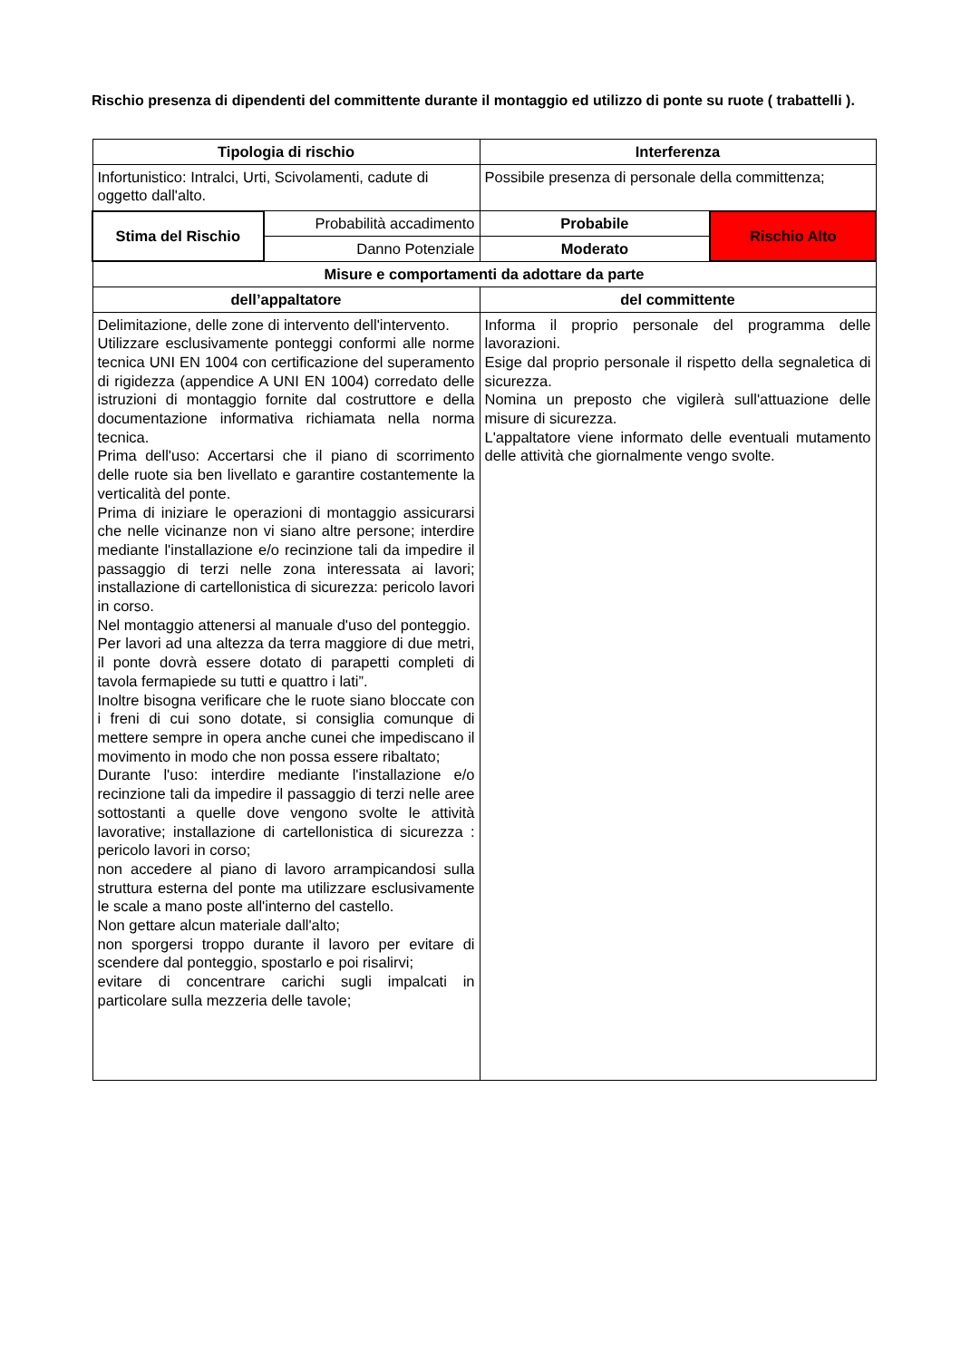Rischio presenza di dipendenti del committente durante il montaggio ed utilizzo di ponte su ruote ( trabattelli ).
| Tipologia di rischio | | Interferenza | |
| --- | --- | --- | --- |
| Infortunistico: Intralci, Urti, Scivolamenti, cadute di oggetto dall'alto. | | Possibile presenza di personale della committenza; | |
| Stima del Rischio | Probabilità accadimento | Probabile | Rischio Alto |
| | Danno Potenziale | Moderato | |
| Misure e comportamenti da adottare da parte | | | |
| dell’appaltatore | | del committente | |
| Delimitazione, delle zone di intervento dell'intervento. Utilizzare esclusivamente ponteggi conformi alle norme tecnica UNI EN 1004 con certificazione del superamento di rigidezza (appendice A UNI EN 1004) corredato delle istruzioni di montaggio fornite dal costruttore e della documentazione informativa richiamata nella norma tecnica. Prima dell'uso: Accertarsi che il piano di scorrimento delle ruote sia ben livellato e garantire costantemente la verticalità del ponte. Prima di iniziare le operazioni di montaggio assicurarsi che nelle vicinanze non vi siano altre persone; interdire mediante l'installazione e/o recinzione tali da impedire il passaggio di terzi nelle zona interessata ai lavori; installazione di cartellonistica di sicurezza: pericolo lavori in corso. Nel montaggio attenersi al manuale d'uso del ponteggio. Per lavori ad una altezza da terra maggiore di due metri, il ponte dovrà essere dotato di parapetti completi di tavola fermapiede su tutti e quattro i lati”. Inoltre bisogna verificare che le ruote siano bloccate con i freni di cui sono dotate, si consiglia comunque di mettere sempre in opera anche cunei che impediscano il movimento in modo che non possa essere ribaltato; Durante l'uso: interdire mediante l'installazione e/o recinzione tali da impedire il passaggio di terzi nelle aree sottostanti a quelle dove vengono svolte le attività lavorative; installazione di cartellonistica di sicurezza : pericolo lavori in corso; non accedere al piano di lavoro arrampicandosi sulla struttura esterna del ponte ma utilizzare esclusivamente le scale a mano poste all'interno del castello. Non gettare alcun materiale dall'alto; non sporgersi troppo durante il lavoro per evitare di scendere dal ponteggio, spostarlo e poi risalirvi; evitare di concentrare carichi sugli impalcati in particolare sulla mezzeria delle tavole; | | Informa il proprio personale del programma delle lavorazioni. Esige dal proprio personale il rispetto della segnaletica di sicurezza. Nomina un preposto che vigilerà sull'attuazione delle misure di sicurezza. L'appaltatore viene informato delle eventuali mutamento delle attività che giornalmente vengo svolte. | |